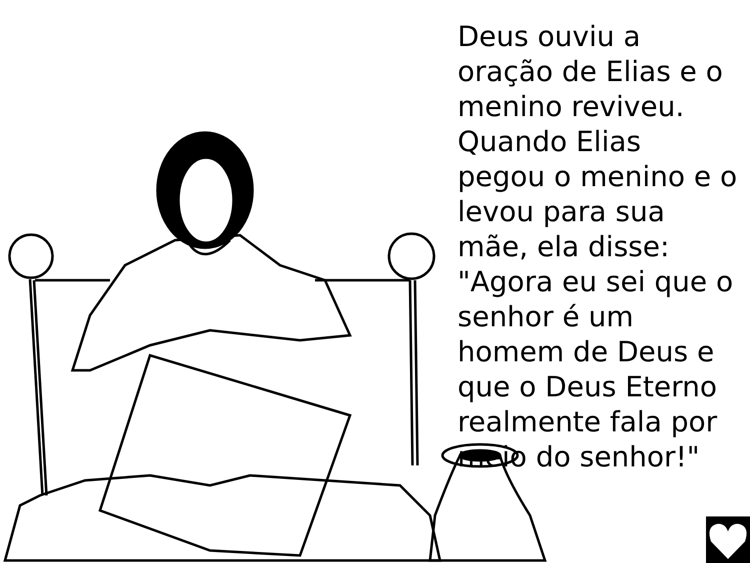Deus ouviu a oração de Elias e o menino reviveu. Quando Elias pegou o menino e o levou para sua mãe, ela disse: "Agora eu sei que o senhor é um homem de Deus e que o Deus Eterno realmente fala por meio do senhor!"